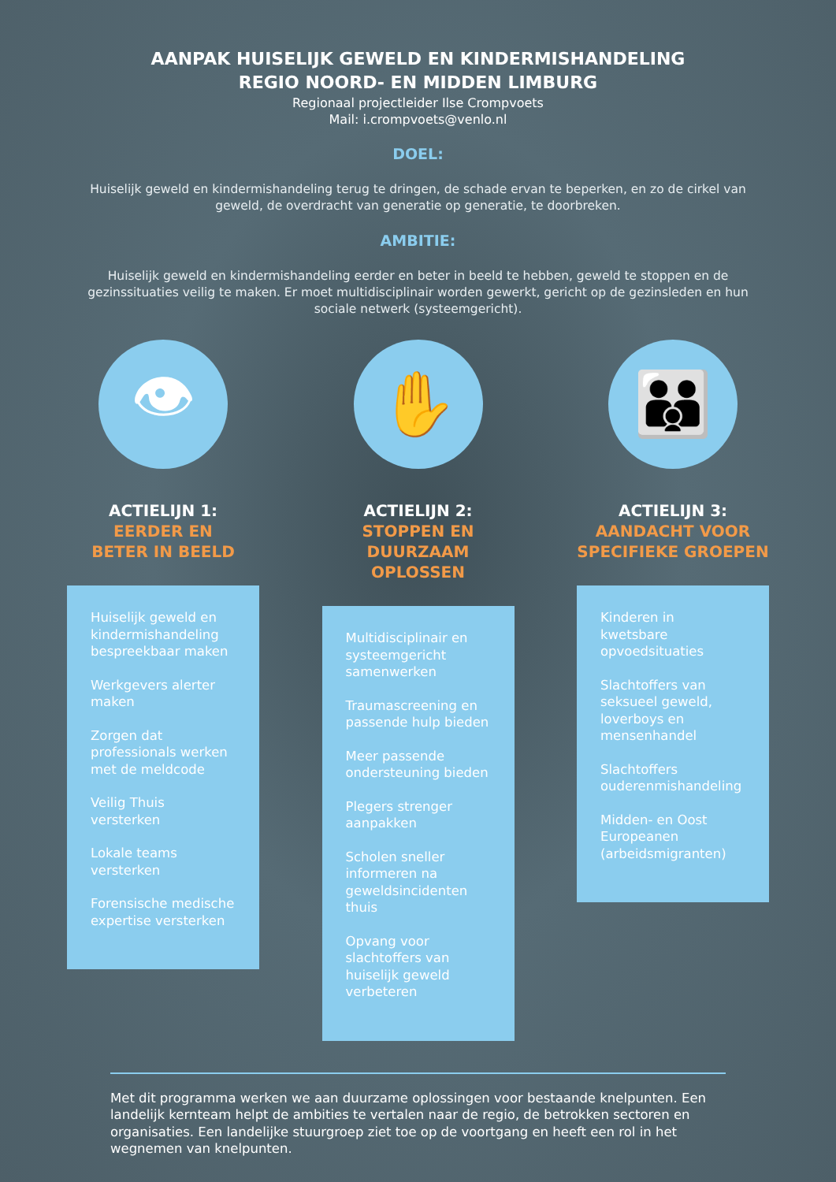AANPAK HUISELIJK GEWELD EN KINDERMISHANDELING
REGIO NOORD- EN MIDDEN LIMBURG
Regionaal projectleider Ilse Crompvoets
Mail: i.crompvoets@venlo.nl
DOEL:
Huiselijk geweld en kindermishandeling terug te dringen, de schade ervan te beperken, en zo de cirkel van geweld, de overdracht van generatie op generatie, te doorbreken.
AMBITIE:
Huiselijk geweld en kindermishandeling eerder en beter in beeld te hebben, geweld te stoppen en de gezinssituaties veilig te maken. Er moet multidisciplinair worden gewerkt, gericht op de gezinsleden en hun sociale netwerk (systeemgericht).
👁
ACTIELIJN 1:
EERDER EN
BETER IN BEELD
Huiselijk geweld en kindermishandeling bespreekbaar maken
Werkgevers alerter maken
Zorgen dat professionals werken met de meldcode
Veilig Thuis versterken
Lokale teams versterken
Forensische medische expertise versterken
✋
ACTIELIJN 2:
STOPPEN EN
DUURZAAM OPLOSSEN
Multidisciplinair en systeemgericht samenwerken
Traumascreening en passende hulp bieden
Meer passende ondersteuning bieden
Plegers strenger aanpakken
Scholen sneller informeren na geweldsincidenten thuis
Opvang voor slachtoffers van huiselijk geweld verbeteren
👪
ACTIELIJN 3:
AANDACHT VOOR
SPECIFIEKE GROEPEN
Kinderen in kwetsbare opvoedsituaties
Slachtoffers van seksueel geweld, loverboys en mensenhandel
Slachtoffers ouderenmishandeling
Midden- en Oost Europeanen (arbeidsmigranten)
Met dit programma werken we aan duurzame oplossingen voor bestaande knelpunten. Een landelijk kernteam helpt de ambities te vertalen naar de regio, de betrokken sectoren en organisaties. Een landelijke stuurgroep ziet toe op de voortgang en heeft een rol in het wegnemen van knelpunten.